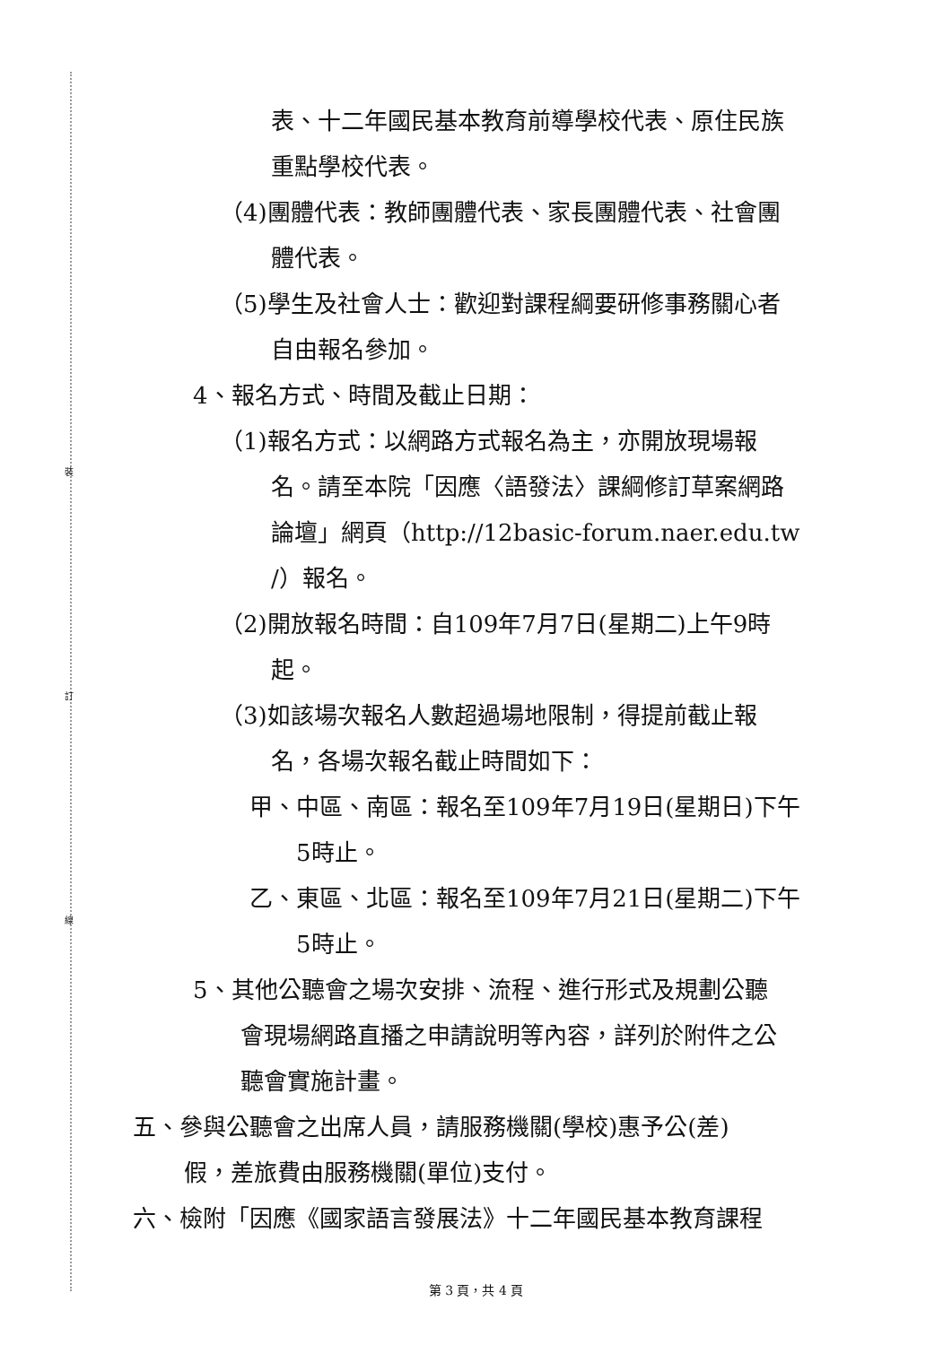裝
訂
線
表、十二年國民基本教育前導學校代表、原住民族
重點學校代表。
（4)團體代表：教師團體代表、家長團體代表、社會團
體代表。
（5)學生及社會人士：歡迎對課程綱要研修事務關心者
自由報名參加。
4、報名方式、時間及截止日期：
（1)報名方式：以網路方式報名為主，亦開放現場報
名。請至本院「因應〈語發法〉課綱修訂草案網路
論壇」網頁（http://12basic-forum.naer.edu.tw
/）報名。
（2)開放報名時間：自109年7月7日(星期二)上午9時
起。
（3)如該場次報名人數超過場地限制，得提前截止報
名，各場次報名截止時間如下：
甲、中區、南區：報名至109年7月19日(星期日)下午
5時止。
乙、東區、北區：報名至109年7月21日(星期二)下午
5時止。
5、其他公聽會之場次安排、流程、進行形式及規劃公聽
會現場網路直播之申請說明等內容，詳列於附件之公
聽會實施計畫。
五、參與公聽會之出席人員，請服務機關(學校)惠予公(差)
假，差旅費由服務機關(單位)支付。
六、檢附「因應《國家語言發展法》十二年國民基本教育課程
第 3 頁，共 4 頁